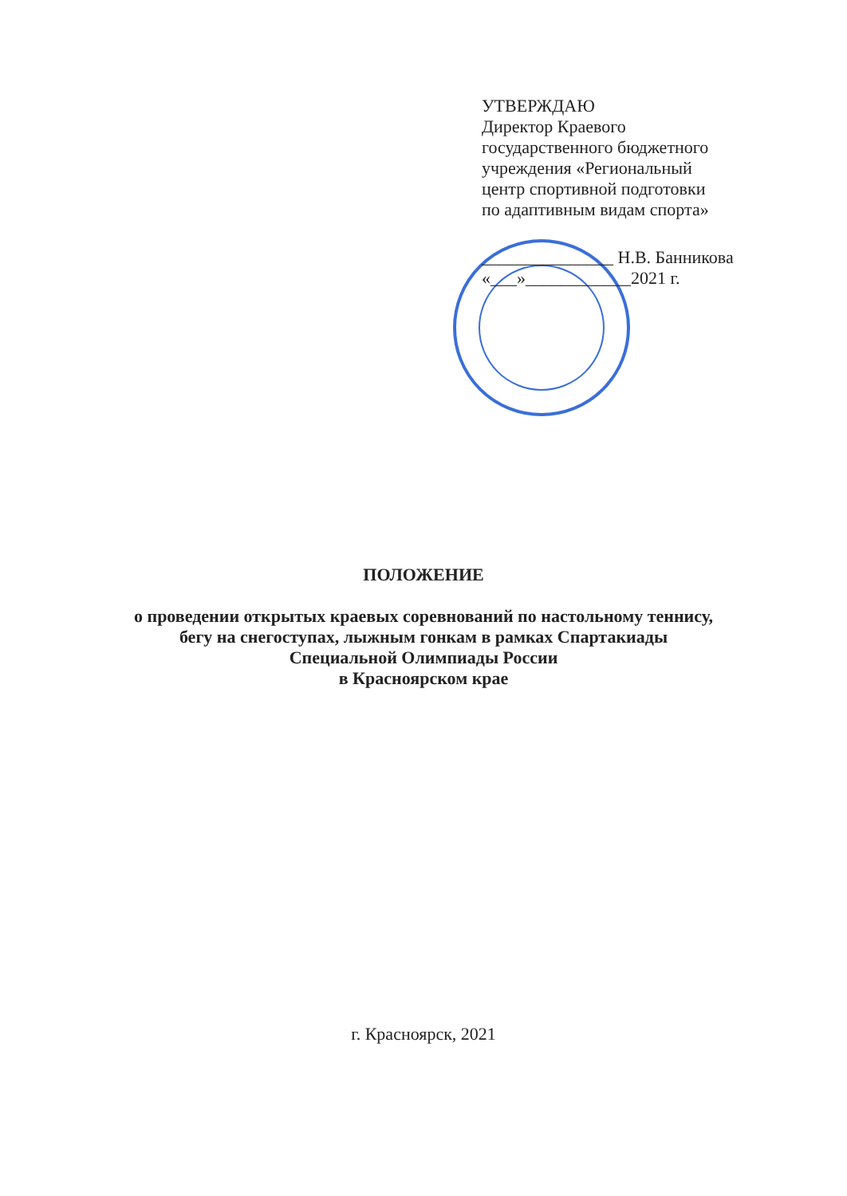УТВЕРЖДАЮ
Директор Краевого
государственного бюджетного
учреждения «Региональный
центр спортивной подготовки
по адаптивным видам спорта»
_______________ Н.В. Банникова
«___»____________2021 г.
ПОЛОЖЕНИЕ
о проведении открытых краевых соревнований по настольному теннису,
бегу на снегоступах, лыжным гонкам в рамках Спартакиады
Специальной Олимпиады России
в Красноярском крае
г. Красноярск, 2021